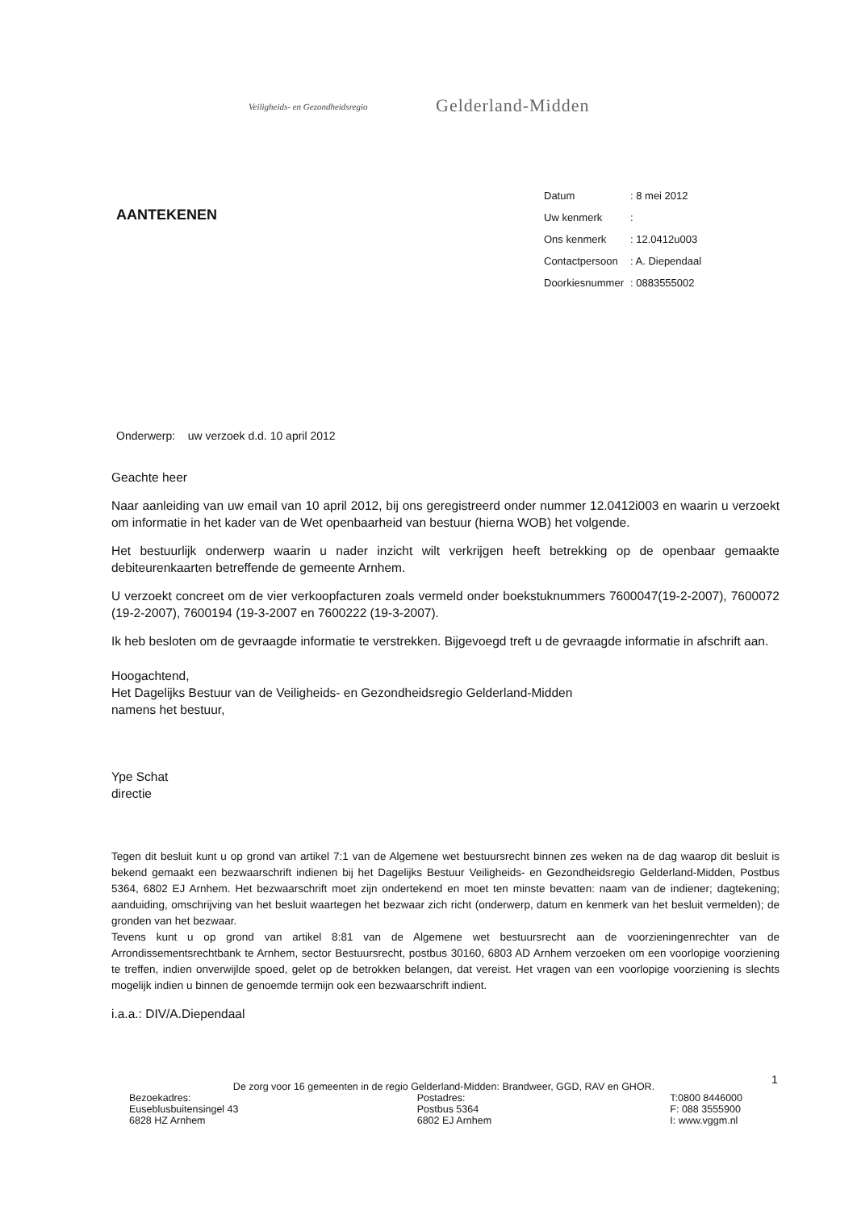Veiligheids- en Gezondheidsregio Gelderland-Midden
AANTEKENEN
| Datum | : 8 mei 2012 |
| Uw kenmerk | : |
| Ons kenmerk | : 12.0412u003 |
| Contactpersoon | : A. Diependaal |
| Doorkiesnummer | : 0883555002 |
Onderwerp: uw verzoek d.d. 10 april 2012
Geachte heer
Naar aanleiding van uw email van 10 april 2012, bij ons geregistreerd onder nummer 12.0412i003 en waarin u verzoekt om informatie in het kader van de Wet openbaarheid van bestuur (hierna WOB) het volgende.
Het bestuurlijk onderwerp waarin u nader inzicht wilt verkrijgen heeft betrekking op de openbaar gemaakte debiteurenkaarten betreffende de gemeente Arnhem.
U verzoekt concreet om de vier verkoopfacturen zoals vermeld onder boekstuknummers 7600047(19-2-2007), 7600072 (19-2-2007), 7600194 (19-3-2007 en 7600222 (19-3-2007).
Ik heb besloten om de gevraagde informatie te verstrekken. Bijgevoegd treft u de gevraagde informatie in afschrift aan.
Hoogachtend,
Het Dagelijks Bestuur van de Veiligheids- en Gezondheidsregio Gelderland-Midden
namens het bestuur,
Ype Schat
directie
Tegen dit besluit kunt u op grond van artikel 7:1 van de Algemene wet bestuursrecht binnen zes weken na de dag waarop dit besluit is bekend gemaakt een bezwaarschrift indienen bij het Dagelijks Bestuur Veiligheids- en Gezondheidsregio Gelderland-Midden, Postbus 5364, 6802 EJ Arnhem. Het bezwaarschrift moet zijn ondertekend en moet ten minste bevatten: naam van de indiener; dagtekening; aanduiding, omschrijving van het besluit waartegen het bezwaar zich richt (onderwerp, datum en kenmerk van het besluit vermelden); de gronden van het bezwaar.
Tevens kunt u op grond van artikel 8:81 van de Algemene wet bestuursrecht aan de voorzieningenrechter van de Arrondissementsrechtbank te Arnhem, sector Bestuursrecht, postbus 30160, 6803 AD Arnhem verzoeken om een voorlopige voorziening te treffen, indien onverwijlde spoed, gelet op de betrokken belangen, dat vereist. Het vragen van een voorlopige voorziening is slechts mogelijk indien u binnen de genoemde termijn ook een bezwaarschrift indient.
i.a.a.: DIV/A.Diependaal
1
De zorg voor 16 gemeenten in de regio Gelderland-Midden: Brandweer, GGD, RAV en GHOR.
Bezoekadres:
Euseblusbuitensingel 43
6828 HZ Arnhem
Postadres:
Postbus 5364
6802 EJ Arnhem
T:0800 8446000
F: 088 3555900
I: www.vggm.nl